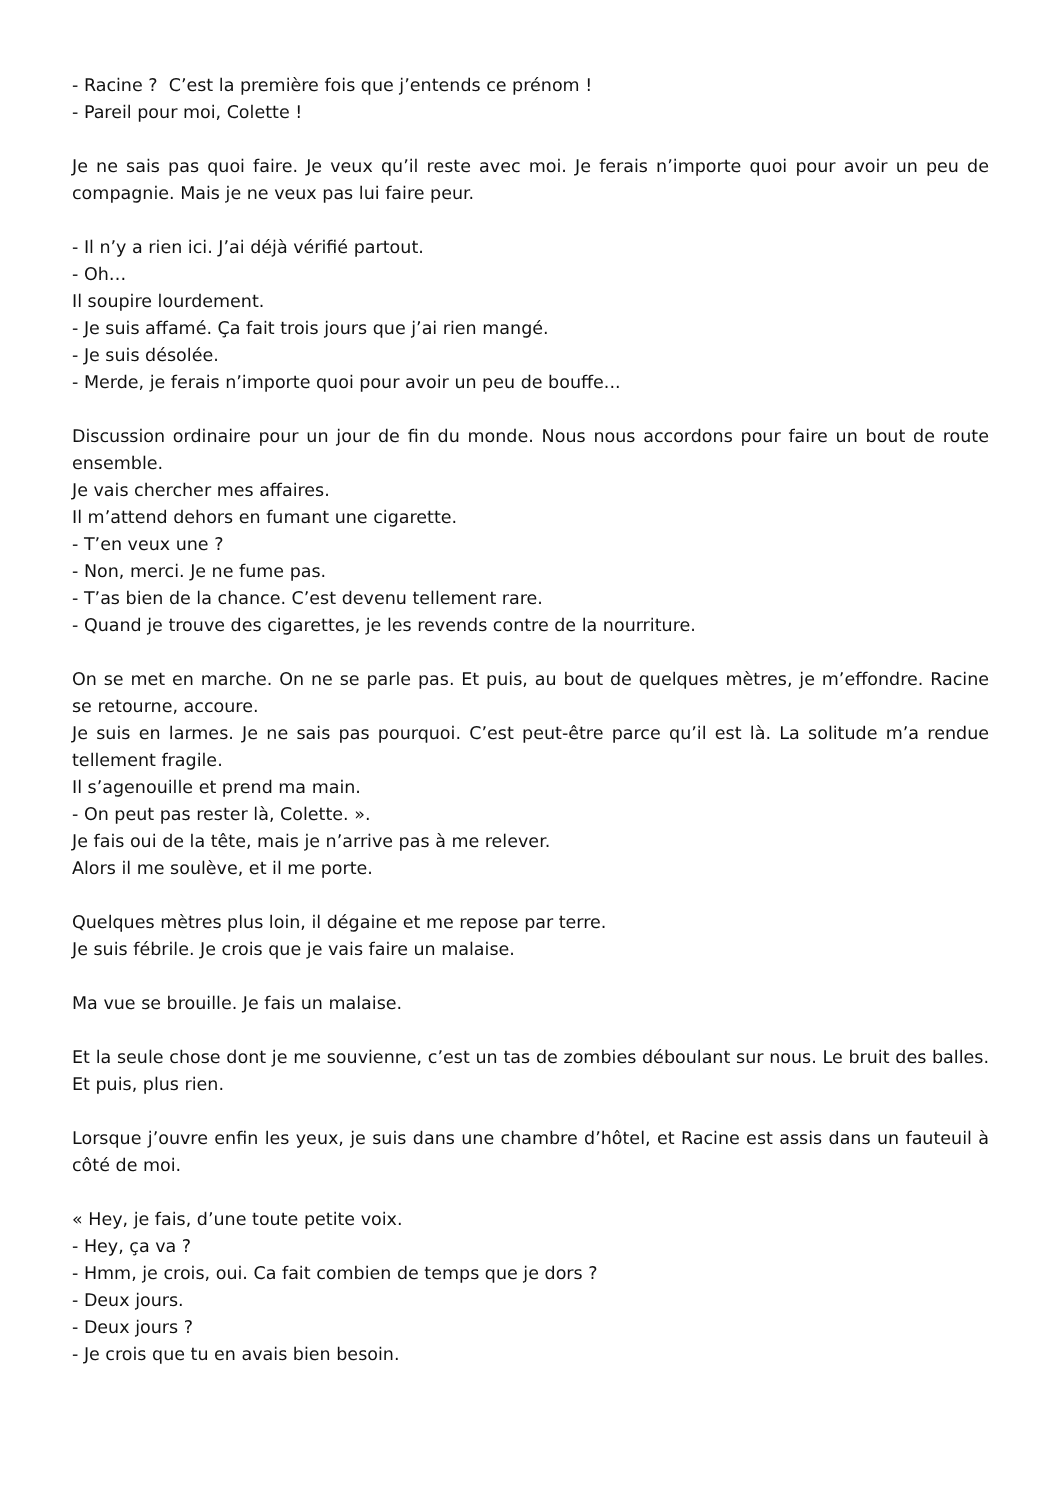- Racine ? C’est la première fois que j’entends ce prénom !
- Pareil pour moi, Colette !
Je ne sais pas quoi faire. Je veux qu’il reste avec moi. Je ferais n’importe quoi pour avoir un peu de compagnie. Mais je ne veux pas lui faire peur.
- Il n’y a rien ici. J’ai déjà vérifié partout.
- Oh…
Il soupire lourdement.
- Je suis affamé. Ça fait trois jours que j’ai rien mangé.
- Je suis désolée.
- Merde, je ferais n’importe quoi pour avoir un peu de bouffe...
Discussion ordinaire pour un jour de fin du monde. Nous nous accordons pour faire un bout de route ensemble.
Je vais chercher mes affaires.
Il m’attend dehors en fumant une cigarette.
- T’en veux une ?
- Non, merci. Je ne fume pas.
- T’as bien de la chance. C’est devenu tellement rare.
- Quand je trouve des cigarettes, je les revends contre de la nourriture.
On se met en marche. On ne se parle pas. Et puis, au bout de quelques mètres, je m’effondre. Racine se retourne, accoure.
Je suis en larmes. Je ne sais pas pourquoi. C’est peut-être parce qu’il est là. La solitude m’a rendue tellement fragile.
Il s’agenouille et prend ma main.
- On peut pas rester là, Colette. ».
Je fais oui de la tête, mais je n’arrive pas à me relever.
Alors il me soulève, et il me porte.
Quelques mètres plus loin, il dégaine et me repose par terre.
Je suis fébrile. Je crois que je vais faire un malaise.
Ma vue se brouille. Je fais un malaise.
Et la seule chose dont je me souvienne, c’est un tas de zombies déboulant sur nous. Le bruit des balles. Et puis, plus rien.
Lorsque j’ouvre enfin les yeux, je suis dans une chambre d’hôtel, et Racine est assis dans un fauteuil à côté de moi.
« Hey, je fais, d’une toute petite voix.
- Hey, ça va ?
- Hmm, je crois, oui. Ca fait combien de temps que je dors ?
- Deux jours.
- Deux jours ?
- Je crois que tu en avais bien besoin.